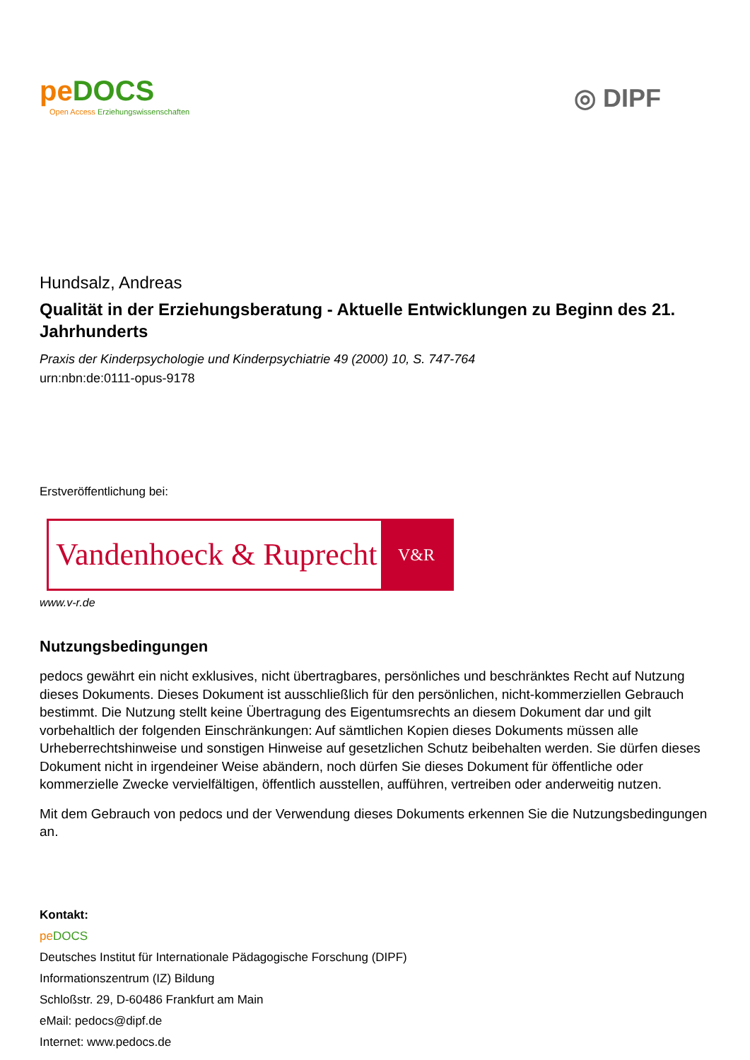pe DOCS
Open Access Erziehungswissenschaften
◎ DIPF
Hundsalz, Andreas
Qualität in der Erziehungsberatung - Aktuelle Entwicklungen zu Beginn des 21. Jahrhunderts
Praxis der Kinderpsychologie und Kinderpsychiatrie 49 (2000) 10, S. 747-764
urn:nbn:de:0111-opus-9178
Erstveröffentlichung bei:
Vandenhoeck & Ruprecht
V&R
www.v-r.de
Nutzungsbedingungen
pedocs gewährt ein nicht exklusives, nicht übertragbares, persönliches und beschränktes Recht auf Nutzung dieses Dokuments. Dieses Dokument ist ausschließlich für den persönlichen, nicht-kommerziellen Gebrauch bestimmt. Die Nutzung stellt keine Übertragung des Eigentumsrechts an diesem Dokument dar und gilt vorbehaltlich der folgenden Einschränkungen: Auf sämtlichen Kopien dieses Dokuments müssen alle Urheberrechtshinweise und sonstigen Hinweise auf gesetzlichen Schutz beibehalten werden. Sie dürfen dieses Dokument nicht in irgendeiner Weise abändern, noch dürfen Sie dieses Dokument für öffentliche oder kommerzielle Zwecke vervielfältigen, öffentlich ausstellen, aufführen, vertreiben oder anderweitig nutzen.
Mit dem Gebrauch von pedocs und der Verwendung dieses Dokuments erkennen Sie die Nutzungsbedingungen an.
Kontakt:
pe DOCS
Deutsches Institut für Internationale Pädagogische Forschung (DIPF)
Informationszentrum (IZ) Bildung
Schloßstr. 29, D-60486 Frankfurt am Main
eMail: pedocs@dipf.de
Internet: www.pedocs.de